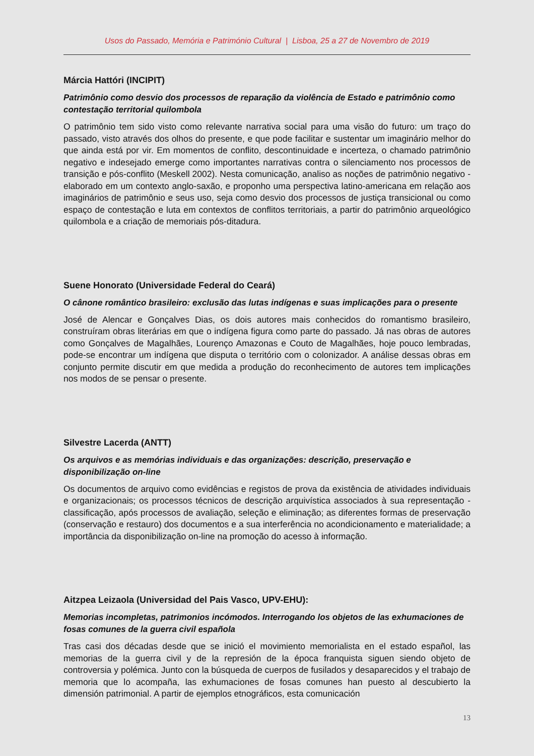Usos do Passado, Memória e Património Cultural | Lisboa, 25 a 27 de Novembro de 2019
Márcia Hattóri (INCIPIT)
Patrimônio como desvio dos processos de reparação da violência de Estado e patrimônio como contestação territorial quilombola
O patrimônio tem sido visto como relevante narrativa social para uma visão do futuro: um traço do passado, visto através dos olhos do presente, e que pode facilitar e sustentar um imaginário melhor do que ainda está por vir. Em momentos de conflito, descontinuidade e incerteza, o chamado patrimônio negativo e indesejado emerge como importantes narrativas contra o silenciamento nos processos de transição e pós-conflito (Meskell 2002). Nesta comunicação, analiso as noções de patrimônio negativo - elaborado em um contexto anglo-saxão, e proponho uma perspectiva latino-americana em relação aos imaginários de patrimônio e seus uso, seja como desvio dos processos de justiça transicional ou como espaço de contestação e luta em contextos de conflitos territoriais, a partir do patrimônio arqueológico quilombola e a criação de memoriais pós-ditadura.
Suene Honorato (Universidade Federal do Ceará)
O cânone romântico brasileiro: exclusão das lutas indígenas e suas implicações para o presente
José de Alencar e Gonçalves Dias, os dois autores mais conhecidos do romantismo brasileiro, construíram obras literárias em que o indígena figura como parte do passado. Já nas obras de autores como Gonçalves de Magalhães, Lourenço Amazonas e Couto de Magalhães, hoje pouco lembradas, pode-se encontrar um indígena que disputa o território com o colonizador. A análise dessas obras em conjunto permite discutir em que medida a produção do reconhecimento de autores tem implicações nos modos de se pensar o presente.
Silvestre Lacerda (ANTT)
Os arquivos e as memórias individuais e das organizações: descrição, preservação e disponibilização on-line
Os documentos de arquivo como evidências e registos de prova da existência de atividades individuais e organizacionais; os processos técnicos de descrição arquivística associados à sua representação - classificação, após processos de avaliação, seleção e eliminação; as diferentes formas de preservação (conservação e restauro) dos documentos e a sua interferência no acondicionamento e materialidade; a importância da disponibilização on-line na promoção do acesso à informação.
Aitzpea Leizaola (Universidad del Pais Vasco, UPV-EHU):
Memorias incompletas, patrimonios incómodos. Interrogando los objetos de las exhumaciones de fosas comunes de la guerra civil española
Tras casi dos décadas desde que se inició el movimiento memorialista en el estado español, las memorias de la guerra civil y de la represión de la época franquista siguen siendo objeto de controversia y polémica. Junto con la búsqueda de cuerpos de fusilados y desaparecidos y el trabajo de memoria que lo acompaña, las exhumaciones de fosas comunes han puesto al descubierto la dimensión patrimonial. A partir de ejemplos etnográficos, esta comunicación
13